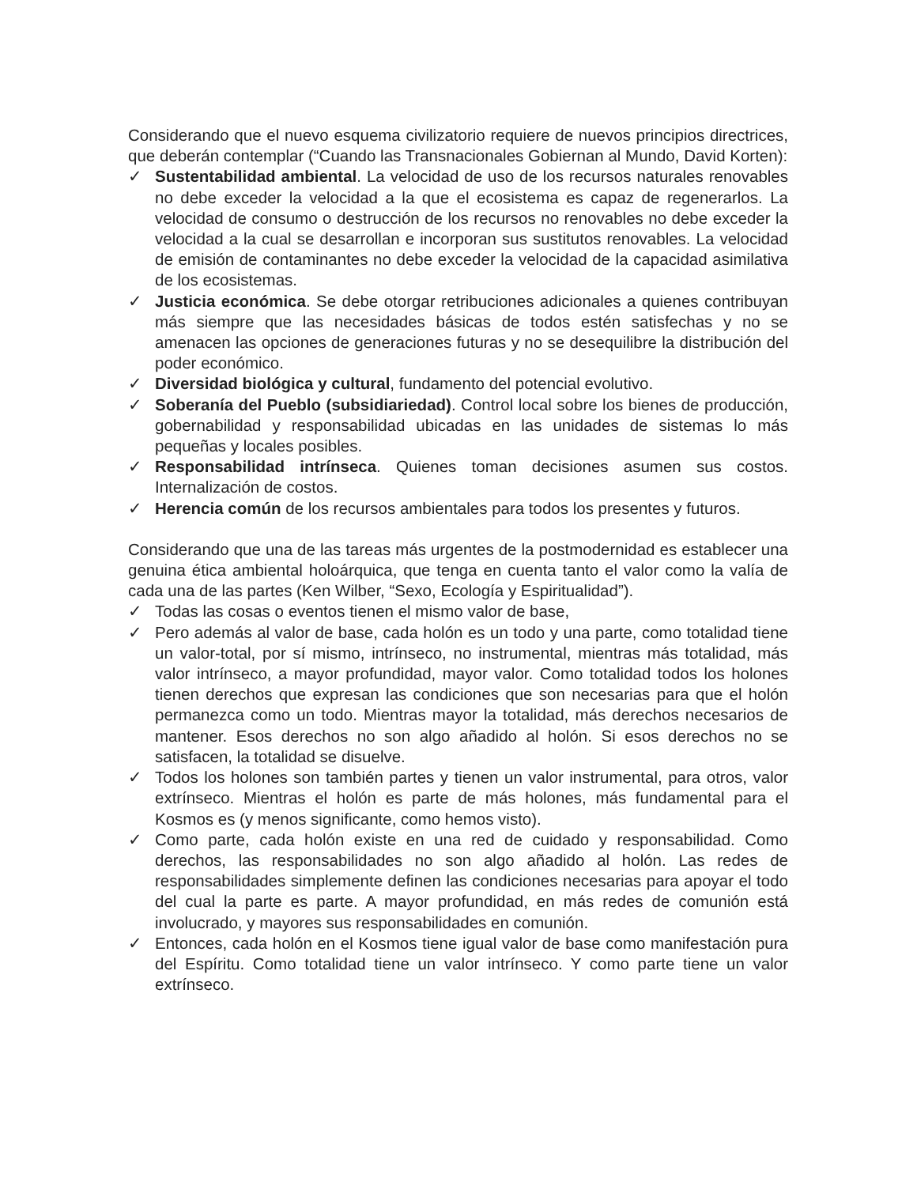Considerando que el nuevo esquema civilizatorio requiere de nuevos principios directrices, que deberán contemplar (“Cuando las Transnacionales Gobiernan al Mundo, David Korten):
✓ Sustentabilidad ambiental. La velocidad de uso de los recursos naturales renovables no debe exceder la velocidad a la que el ecosistema es capaz de regenerarlos. La velocidad de consumo o destrucción de los recursos no renovables no debe exceder la velocidad a la cual se desarrollan e incorporan sus sustitutos renovables. La velocidad de emisión de contaminantes no debe exceder la velocidad de la capacidad asimilativa de los ecosistemas.
✓ Justicia económica. Se debe otorgar retribuciones adicionales a quienes contribuyan más siempre que las necesidades básicas de todos estén satisfechas y no se amenacen las opciones de generaciones futuras y no se desequilibre la distribución del poder económico.
✓ Diversidad biológica y cultural, fundamento del potencial evolutivo.
✓ Soberanía del Pueblo (subsidiariedad). Control local sobre los bienes de producción, gobernabilidad y responsabilidad ubicadas en las unidades de sistemas lo más pequeñas y locales posibles.
✓ Responsabilidad intrínseca. Quienes toman decisiones asumen sus costos. Internalización de costos.
✓ Herencia común de los recursos ambientales para todos los presentes y futuros.
Considerando que una de las tareas más urgentes de la postmodernidad es establecer una genuina ética ambiental holoárquica, que tenga en cuenta tanto el valor como la valía de cada una de las partes (Ken Wilber, “Sexo, Ecología y Espiritualidad”).
✓ Todas las cosas o eventos tienen el mismo valor de base,
✓ Pero además al valor de base, cada holón es un todo y una parte, como totalidad tiene un valor-total, por sí mismo, intrínseco, no instrumental, mientras más totalidad, más valor intrínseco, a mayor profundidad, mayor valor. Como totalidad todos los holones tienen derechos que expresan las condiciones que son necesarias para que el holón permanezca como un todo. Mientras mayor la totalidad, más derechos necesarios de mantener. Esos derechos no son algo añadido al holón. Si esos derechos no se satisfacen, la totalidad se disuelve.
✓ Todos los holones son también partes y tienen un valor instrumental, para otros, valor extrínseco. Mientras el holón es parte de más holones, más fundamental para el Kosmos es (y menos significante, como hemos visto).
✓ Como parte, cada holón existe en una red de cuidado y responsabilidad. Como derechos, las responsabilidades no son algo añadido al holón. Las redes de responsabilidades simplemente definen las condiciones necesarias para apoyar el todo del cual la parte es parte. A mayor profundidad, en más redes de comunión está involucrado, y mayores sus responsabilidades en comunión.
✓ Entonces, cada holón en el Kosmos tiene igual valor de base como manifestación pura del Espíritu. Como totalidad tiene un valor intrínseco. Y como parte tiene un valor extrínseco.